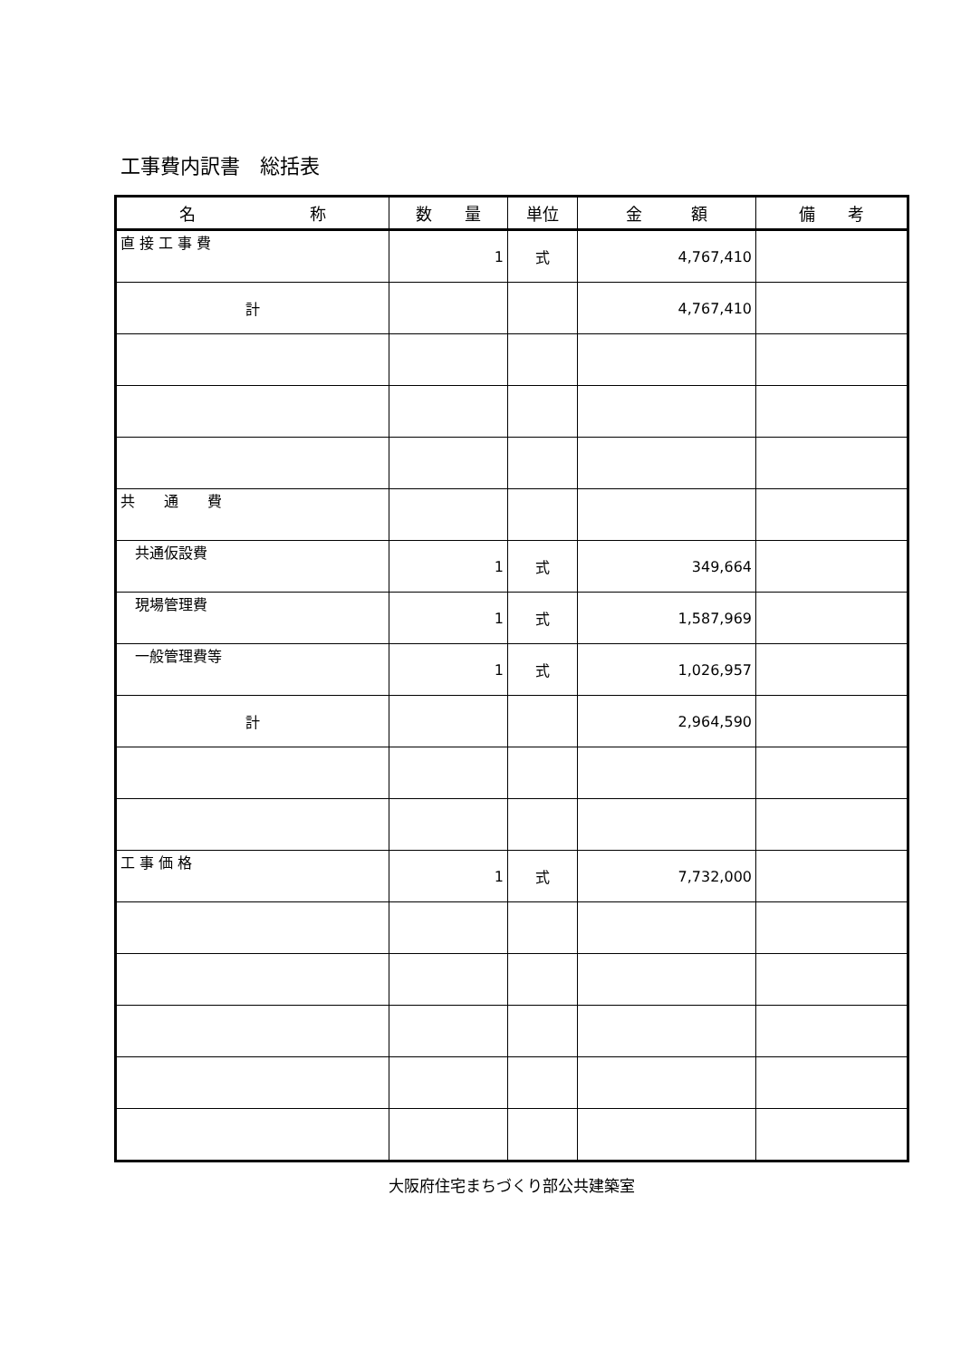工事費内訳書　総括表
| 名 称 | 数 量 | 単位 | 金 額 | 備 考 |
| --- | --- | --- | --- | --- |
| 直 接 工 事 費 | 1 | 式 | 4,767,410 | |
| 計 | | | 4,767,410 | |
| 共 通 費 | | | | |
| 共通仮設費 | 1 | 式 | 349,664 | |
| 現場管理費 | 1 | 式 | 1,587,969 | |
| 一般管理費等 | 1 | 式 | 1,026,957 | |
| 計 | | | 2,964,590 | |
| 工 事 価 格 | 1 | 式 | 7,732,000 | |
大阪府住宅まちづくり部公共建築室